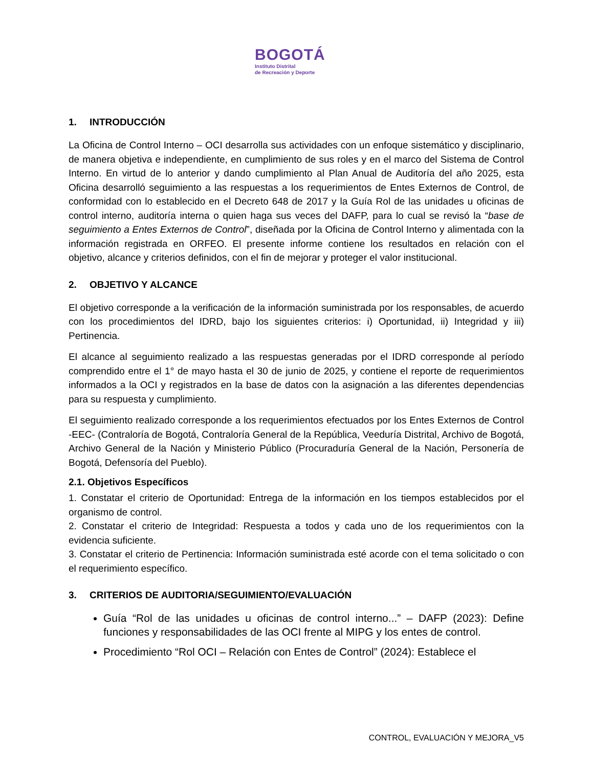BOGOTÁ
Instituto Distrital
de Recreación y Deporte
1. INTRODUCCIÓN
La Oficina de Control Interno – OCI desarrolla sus actividades con un enfoque sistemático y disciplinario, de manera objetiva e independiente, en cumplimiento de sus roles y en el marco del Sistema de Control Interno. En virtud de lo anterior y dando cumplimiento al Plan Anual de Auditoría del año 2025, esta Oficina desarrolló seguimiento a las respuestas a los requerimientos de Entes Externos de Control, de conformidad con lo establecido en el Decreto 648 de 2017 y la Guía Rol de las unidades u oficinas de control interno, auditoría interna o quien haga sus veces del DAFP, para lo cual se revisó la “base de seguimiento a Entes Externos de Control”, diseñada por la Oficina de Control Interno y alimentada con la información registrada en ORFEO. El presente informe contiene los resultados en relación con el objetivo, alcance y criterios definidos, con el fin de mejorar y proteger el valor institucional.
2. OBJETIVO Y ALCANCE
El objetivo corresponde a la verificación de la información suministrada por los responsables, de acuerdo con los procedimientos del IDRD, bajo los siguientes criterios: i) Oportunidad, ii) Integridad y iii) Pertinencia.
El alcance al seguimiento realizado a las respuestas generadas por el IDRD corresponde al período comprendido entre el 1° de mayo hasta el 30 de junio de 2025, y contiene el reporte de requerimientos informados a la OCI y registrados en la base de datos con la asignación a las diferentes dependencias para su respuesta y cumplimiento.
El seguimiento realizado corresponde a los requerimientos efectuados por los Entes Externos de Control -EEC- (Contraloría de Bogotá, Contraloría General de la República, Veeduría Distrital, Archivo de Bogotá, Archivo General de la Nación y Ministerio Público (Procuraduría General de la Nación, Personería de Bogotá, Defensoría del Pueblo).
2.1. Objetivos Específicos
1. Constatar el criterio de Oportunidad: Entrega de la información en los tiempos establecidos por el organismo de control.
2. Constatar el criterio de Integridad: Respuesta a todos y cada uno de los requerimientos con la evidencia suficiente.
3. Constatar el criterio de Pertinencia: Información suministrada esté acorde con el tema solicitado o con el requerimiento específico.
3. CRITERIOS DE AUDITORIA/SEGUIMIENTO/EVALUACIÓN
Guía “Rol de las unidades u oficinas de control interno...” – DAFP (2023): Define funciones y responsabilidades de las OCI frente al MIPG y los entes de control.
Procedimiento “Rol OCI – Relación con Entes de Control” (2024): Establece el
CONTROL, EVALUACIÓN Y MEJORA_V5